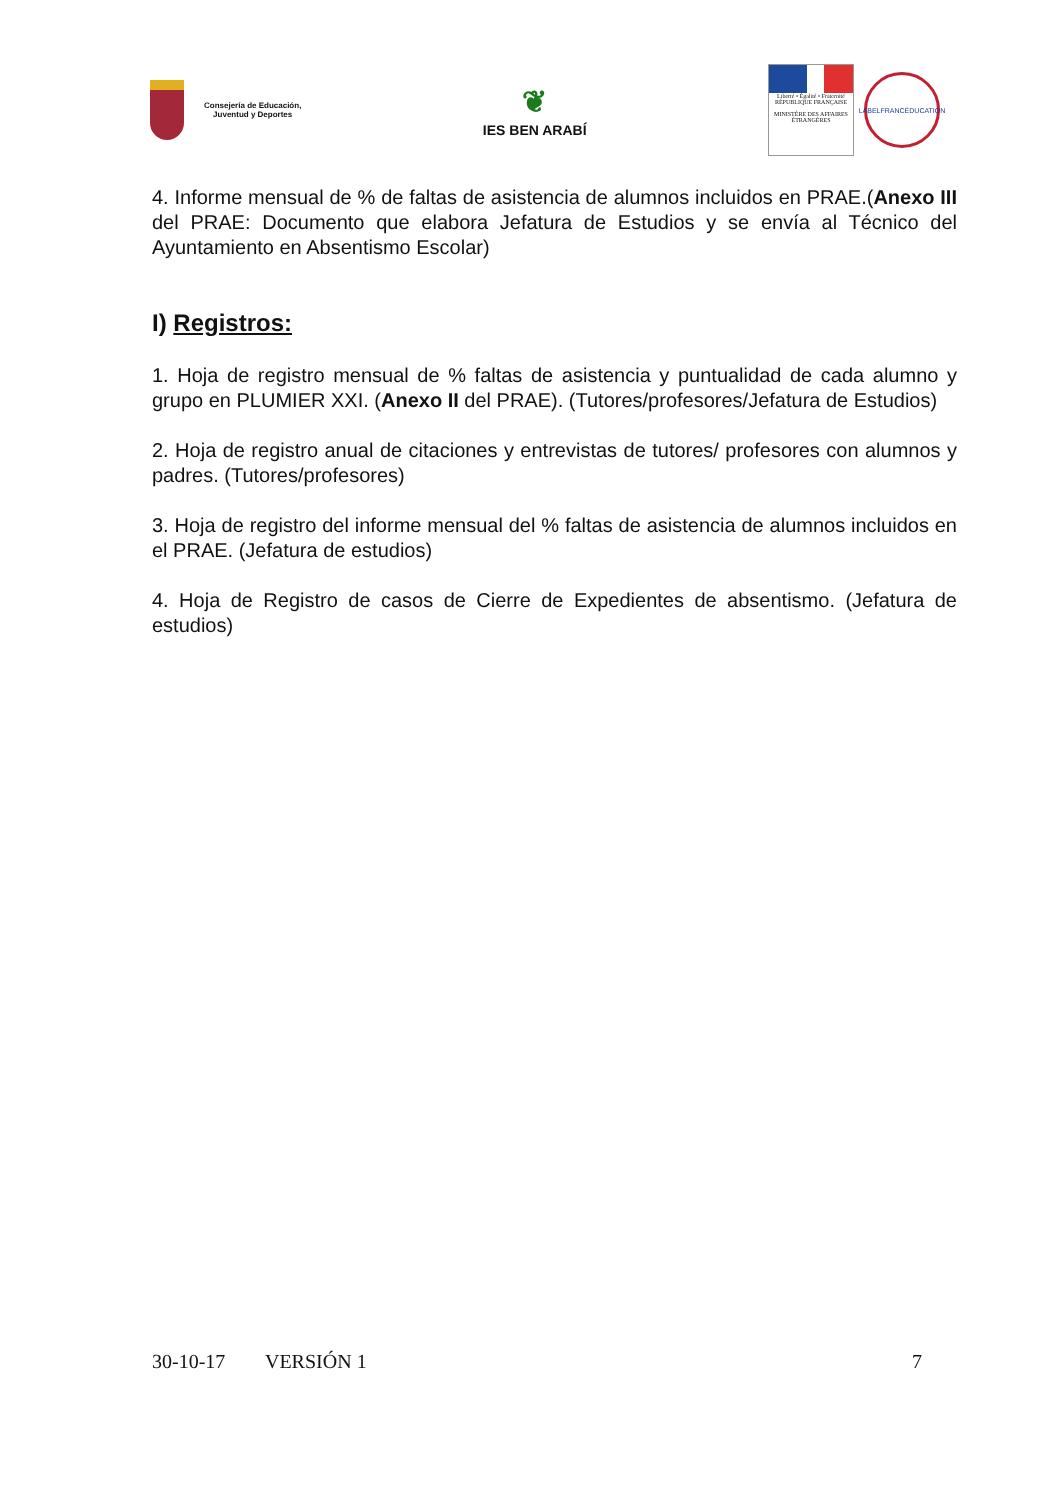Consejería de Educación,
Juventud y Deportes
❦
IES BEN ARABÍ
Liberté • Égalité • Fraternité
RÉPUBLIQUE FRANÇAISE
MINISTÈRE DES AFFAIRES ÉTRANGÈRES
LABELFRANCÉDUCATION
4. Informe mensual de % de faltas de asistencia de alumnos incluidos en PRAE.(Anexo III del PRAE: Documento que elabora Jefatura de Estudios y se envía al Técnico del Ayuntamiento en Absentismo Escolar)
I) Registros:
1. Hoja de registro mensual de % faltas de asistencia y puntualidad de cada alumno y grupo en PLUMIER XXI. (Anexo II del PRAE). (Tutores/profesores/Jefatura de Estudios)
2. Hoja de registro anual de citaciones y entrevistas de tutores/ profesores con alumnos y padres. (Tutores/profesores)
3. Hoja de registro del informe mensual del % faltas de asistencia de alumnos incluidos en el PRAE. (Jefatura de estudios)
4. Hoja de Registro de casos de Cierre de Expedientes de absentismo. (Jefatura de estudios)
30-10-17 VERSIÓN 1 7